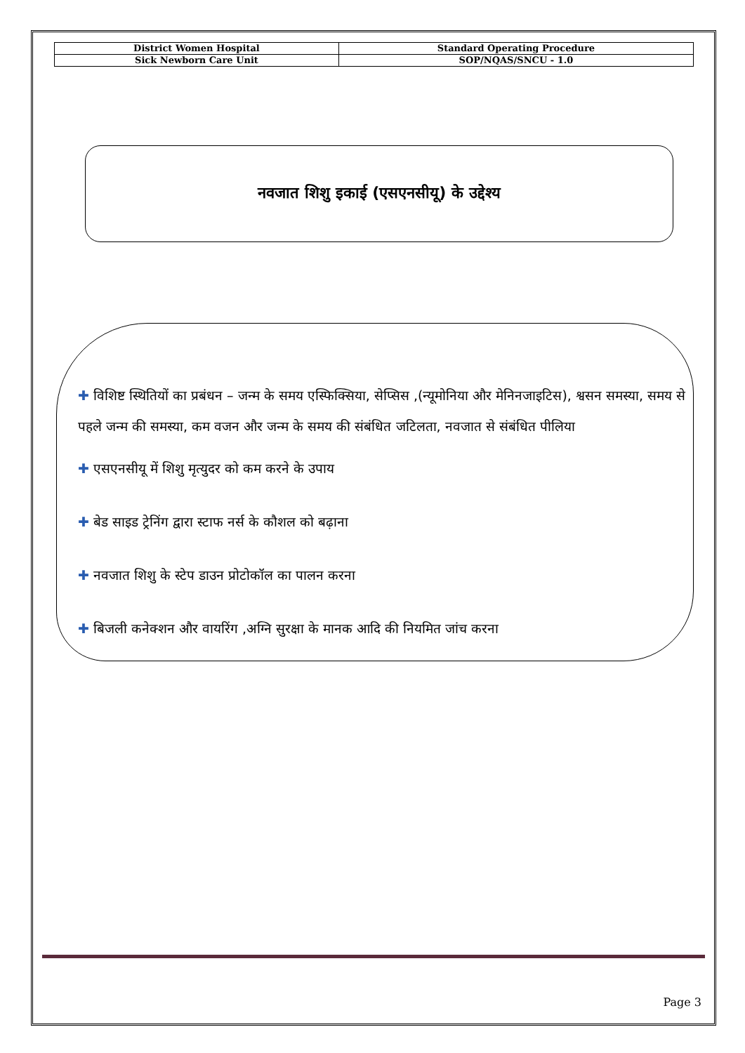| District Women Hospital | Standard Operating Procedure |
| Sick Newborn Care Unit | SOP/NQAS/SNCU - 1.0 |
नवजात शिशु इकाई (एसएनसीयू) के उद्देश्य
✚ विशिष्ट स्थितियों का प्रबंधन – जन्म के समय एस्फिक्सिया, सेप्सिस ,(न्यूमोनिया और मेनिनजाइटिस), श्वसन समस्या, समय से पहले जन्म की समस्या, कम वजन और जन्म के समय की संबंधित जटिलता, नवजात से संबंधित पीलिया
✚ एसएनसीयू में शिशु मृत्युदर को कम करने के उपाय
✚ बेड साइड ट्रेनिंग द्वारा स्टाफ नर्स के कौशल को बढ़ाना
✚ नवजात शिशु के स्टेप डाउन प्रोटोकॉल का पालन करना
✚ बिजली कनेक्शन और वायरिंग ,अग्नि सुरक्षा के मानक आदि की नियमित जांच करना
Page 3